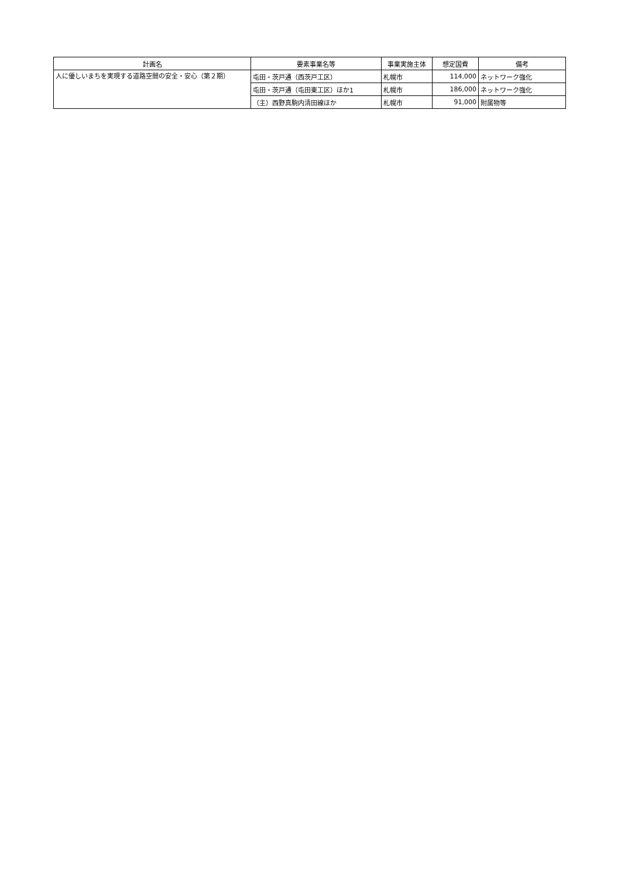| 計画名 | 要素事業名等 | 事業実施主体 | 想定国費 | 備考 |
| --- | --- | --- | --- | --- |
| 人に優しいまちを実現する道路空間の安全・安心（第２期） | 屯田・茨戸通（西茨戸工区） | 札幌市 | 114,000 | ネットワーク強化 |
| | 屯田・茨戸通（屯田東工区）ほか1 | 札幌市 | 186,000 | ネットワーク強化 |
| | （主）西野真駒内清田線ほか | 札幌市 | 91,000 | 附属物等 |